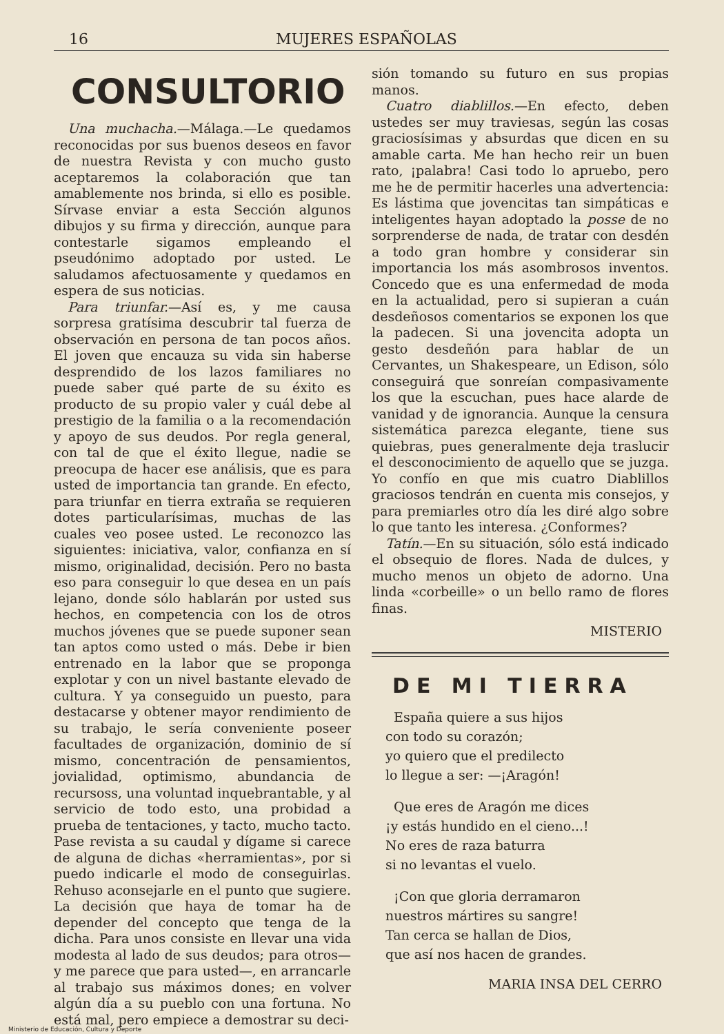16 MUJERES ESPAÑOLAS
CONSULTORIO
Una muchacha.—Málaga.—Le quedamos reconocidas por sus buenos deseos en favor de nuestra Revista y con mucho gusto aceptaremos la colaboración que tan amablemente nos brinda, si ello es posible. Sírvase enviar a esta Sección algunos dibujos y su firma y dirección, aunque para contestarle sigamos empleando el pseudónimo adoptado por usted. Le saludamos afectuosamente y quedamos en espera de sus noticias.
Para triunfar.—Así es, y me causa sorpresa gratísima descubrir tal fuerza de observación en persona de tan pocos años. El joven que encauza su vida sin haberse desprendido de los lazos familiares no puede saber qué parte de su éxito es producto de su propio valer y cuál debe al prestigio de la familia o a la recomendación y apoyo de sus deudos. Por regla general, con tal de que el éxito llegue, nadie se preocupa de hacer ese análisis, que es para usted de importancia tan grande. En efecto, para triunfar en tierra extraña se requieren dotes particularísimas, muchas de las cuales veo posee usted. Le reconozco las siguientes: iniciativa, valor, confianza en sí mismo, originalidad, decisión. Pero no basta eso para conseguir lo que desea en un país lejano, donde sólo hablarán por usted sus hechos, en competencia con los de otros muchos jóvenes que se puede suponer sean tan aptos como usted o más. Debe ir bien entrenado en la labor que se proponga explotar y con un nivel bastante elevado de cultura. Y ya conseguido un puesto, para destacarse y obtener mayor rendimiento de su trabajo, le sería conveniente poseer facultades de organización, dominio de sí mismo, concentración de pensamientos, jovialidad, optimismo, abundancia de recursoss, una voluntad inquebrantable, y al servicio de todo esto, una probidad a prueba de tentaciones, y tacto, mucho tacto. Pase revista a su caudal y dígame si carece de alguna de dichas «herramientas», por si puedo indicarle el modo de conseguirlas. Rehuso aconsejarle en el punto que sugiere. La decisión que haya de tomar ha de depender del concepto que tenga de la dicha. Para unos consiste en llevar una vida modesta al lado de sus deudos; para otros—y me parece que para usted—, en arrancarle al trabajo sus máximos dones; en volver algún día a su pueblo con una fortuna. No está mal, pero empiece a demostrar su deci-
sión tomando su futuro en sus propias manos.
Cuatro diablillos.—En efecto, deben ustedes ser muy traviesas, según las cosas graciosísimas y absurdas que dicen en su amable carta. Me han hecho reir un buen rato, ¡palabra! Casi todo lo apruebo, pero me he de permitir hacerles una advertencia: Es lástima que jovencitas tan simpáticas e inteligentes hayan adoptado la posse de no sorprenderse de nada, de tratar con desdén a todo gran hombre y considerar sin importancia los más asombrosos inventos. Concedo que es una enfermedad de moda en la actualidad, pero si supieran a cuán desdeñosos comentarios se exponen los que la padecen. Si una jovencita adopta un gesto desdeñón para hablar de un Cervantes, un Shakespeare, un Edison, sólo conseguirá que sonreían compasivamente los que la escuchan, pues hace alarde de vanidad y de ignorancia. Aunque la censura sistemática parezca elegante, tiene sus quiebras, pues generalmente deja traslucir el desconocimiento de aquello que se juzga. Yo confío en que mis cuatro Diablillos graciosos tendrán en cuenta mis consejos, y para premiarles otro día les diré algo sobre lo que tanto les interesa. ¿Conformes?
Tatín.—En su situación, sólo está indicado el obsequio de flores. Nada de dulces, y mucho menos un objeto de adorno. Una linda «corbeille» o un bello ramo de flores finas.
MISTERIO
DE MI TIERRA
España quiere a sus hijos
con todo su corazón;
yo quiero que el predilecto
lo llegue a ser: —¡Aragón!
Que eres de Aragón me dices
¡y estás hundido en el cieno...!
No eres de raza baturra
si no levantas el vuelo.
¡Con que gloria derramaron
nuestros mártires su sangre!
Tan cerca se hallan de Dios,
que así nos hacen de grandes.
MARIA INSA DEL CERRO
Ministerio de Educación, Cultura y Deporte